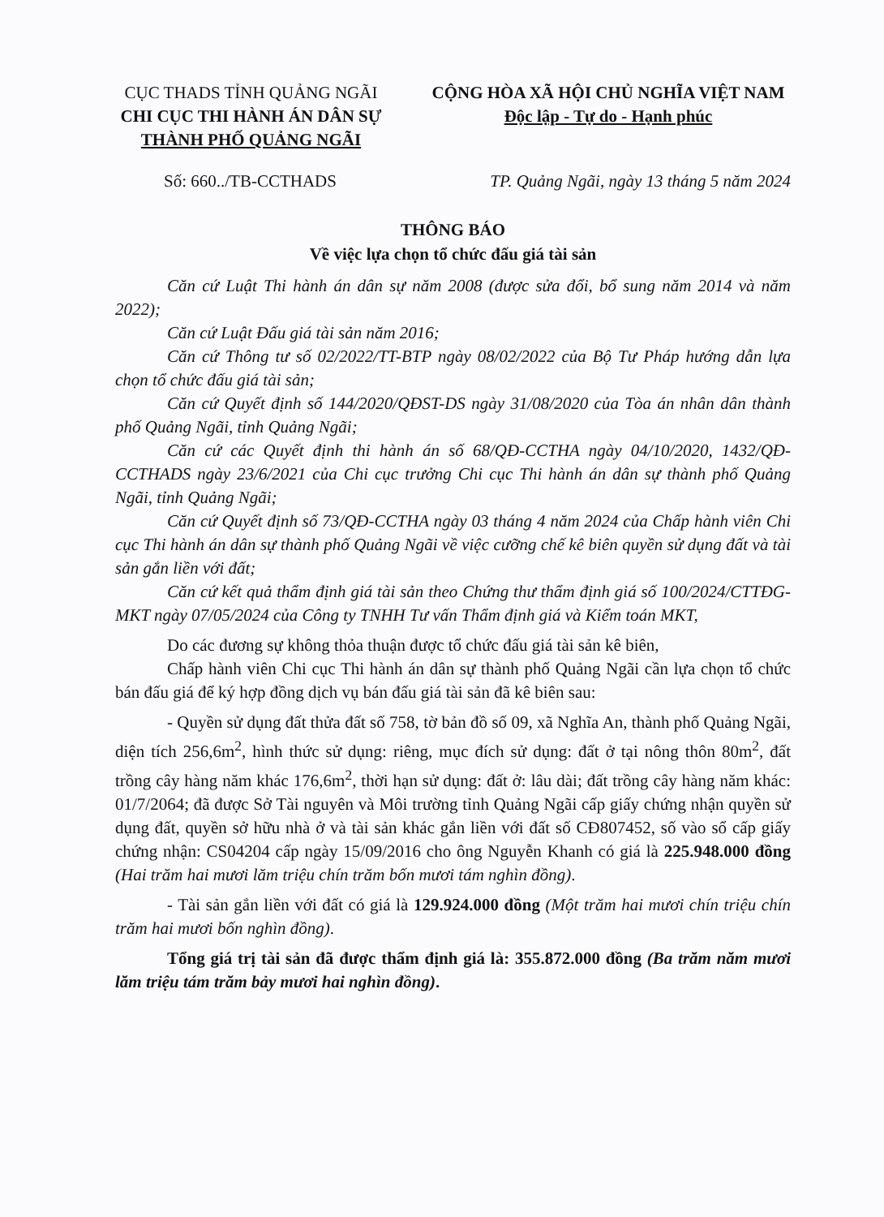CỤC THADS TỈNH QUẢNG NGÃI
CHI CỤC THI HÀNH ÁN DÂN SỰ
THÀNH PHỐ QUẢNG NGÃI
CỘNG HÒA XÃ HỘI CHỦ NGHĨA VIỆT NAM
Độc lập - Tự do - Hạnh phúc
Số: 660../TB-CCTHADS TP. Quảng Ngãi, ngày 13 tháng 5 năm 2024
THÔNG BÁO
Về việc lựa chọn tổ chức đấu giá tài sản
Căn cứ Luật Thi hành án dân sự năm 2008 (được sửa đổi, bổ sung năm 2014 và năm 2022);
Căn cứ Luật Đấu giá tài sản năm 2016;
Căn cứ Thông tư số 02/2022/TT-BTP ngày 08/02/2022 của Bộ Tư Pháp hướng dẫn lựa chọn tổ chức đấu giá tài sản;
Căn cứ Quyết định số 144/2020/QĐST-DS ngày 31/08/2020 của Tòa án nhân dân thành phố Quảng Ngãi, tỉnh Quảng Ngãi;
Căn cứ các Quyết định thi hành án số 68/QĐ-CCTHA ngày 04/10/2020, 1432/QĐ-CCTHADS ngày 23/6/2021 của Chi cục trưởng Chi cục Thi hành án dân sự thành phố Quảng Ngãi, tỉnh Quảng Ngãi;
Căn cứ Quyết định số 73/QĐ-CCTHA ngày 03 tháng 4 năm 2024 của Chấp hành viên Chi cục Thi hành án dân sự thành phố Quảng Ngãi về việc cưỡng chế kê biên quyền sử dụng đất và tài sản gắn liền với đất;
Căn cứ kết quả thẩm định giá tài sản theo Chứng thư thẩm định giá số 100/2024/CTTĐG-MKT ngày 07/05/2024 của Công ty TNHH Tư vấn Thẩm định giá và Kiểm toán MKT,
Do các đương sự không thỏa thuận được tổ chức đấu giá tài sản kê biên,
Chấp hành viên Chi cục Thi hành án dân sự thành phố Quảng Ngãi cần lựa chọn tổ chức bán đấu giá để ký hợp đồng dịch vụ bán đấu giá tài sản đã kê biên sau:
- Quyền sử dụng đất thửa đất số 758, tờ bản đồ số 09, xã Nghĩa An, thành phố Quảng Ngãi, diện tích 256,6m<sup>2</sup>, hình thức sử dụng: riêng, mục đích sử dụng: đất ở tại nông thôn 80m<sup>2</sup>, đất trồng cây hàng năm khác 176,6m<sup>2</sup>, thời hạn sử dụng: đất ở: lâu dài; đất trồng cây hàng năm khác: 01/7/2064; đã được Sở Tài nguyên và Môi trường tỉnh Quảng Ngãi cấp giấy chứng nhận quyền sử dụng đất, quyền sở hữu nhà ở và tài sản khác gắn liền với đất số CĐ807452, số vào sổ cấp giấy chứng nhận: CS04204 cấp ngày 15/09/2016 cho ông Nguyễn Khanh có giá là 225.948.000 đồng (Hai trăm hai mươi lăm triệu chín trăm bốn mươi tám nghìn đồng).
- Tài sản gắn liền với đất có giá là 129.924.000 đồng (Một trăm hai mươi chín triệu chín trăm hai mươi bốn nghìn đồng).
Tổng giá trị tài sản đã được thẩm định giá là: 355.872.000 đồng (Ba trăm năm mươi lăm triệu tám trăm bảy mươi hai nghìn đồng).